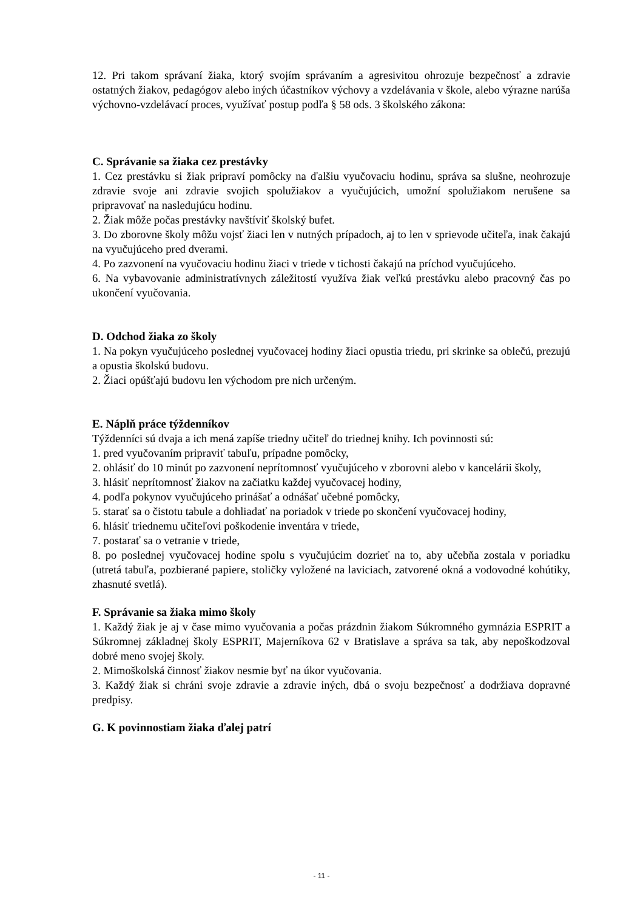12. Pri takom správaní žiaka, ktorý svojím správaním a agresivitou ohrozuje bezpečnosť a zdravie ostatných žiakov, pedagógov alebo iných účastníkov výchovy a vzdelávania v škole, alebo výrazne narúša výchovno-vzdelávací proces, využívať postup podľa § 58 ods. 3 školského zákona:
C. Správanie sa žiaka cez prestávky
1. Cez prestávku si žiak pripraví pomôcky na ďalšiu vyučovaciu hodinu, správa sa slušne, neohrozuje zdravie svoje ani zdravie svojich spolužiakov a vyučujúcich, umožní spolužiakom nerušene sa pripravovať na nasledujúcu hodinu.
2. Žiak môže počas prestávky navštíviť školský bufet.
3. Do zborovne školy môžu vojsť žiaci len v nutných prípadoch, aj to len v sprievode učiteľa, inak čakajú na vyučujúceho pred dverami.
4. Po zazvonení na vyučovaciu hodinu žiaci v triede v tichosti čakajú na príchod vyučujúceho.
6. Na vybavovanie administratívnych záležitostí využíva žiak veľkú prestávku alebo pracovný čas po ukončení vyučovania.
D. Odchod žiaka zo školy
1. Na pokyn vyučujúceho poslednej vyučovacej hodiny žiaci opustia triedu, pri skrinke sa oblečú, prezujú a opustia školskú budovu.
2. Žiaci opúšťajú budovu len východom pre nich určeným.
E. Náplň práce týždenníkov
Týždenníci sú dvaja a ich mená zapíše triedny učiteľ do triednej knihy. Ich povinnosti sú:
1. pred vyučovaním pripraviť tabuľu, prípadne pomôcky,
2. ohlásiť do 10 minút po zazvonení neprítomnosť vyučujúceho v zborovni alebo v kancelárii školy,
3. hlásiť neprítomnosť žiakov na začiatku každej vyučovacej hodiny,
4. podľa pokynov vyučujúceho prinášať a odnášať učebné pomôcky,
5. starať sa o čistotu tabule a dohliadať na poriadok v triede po skončení vyučovacej hodiny,
6. hlásiť triednemu učiteľovi poškodenie inventára v triede,
7. postarať sa o vetranie v triede,
8. po poslednej vyučovacej hodine spolu s vyučujúcim dozrieť na to, aby učebňa zostala v poriadku (utretá tabuľa, pozbierané papiere, stoličky vyložené na laviciach, zatvorené okná a vodovodné kohútiky, zhasnuté svetlá).
F. Správanie sa žiaka mimo školy
1. Každý žiak je aj v čase mimo vyučovania a počas prázdnin žiakom Súkromného gymnázia ESPRIT a Súkromnej základnej školy ESPRIT, Majerníkova 62 v Bratislave a správa sa tak, aby nepoškodzoval dobré meno svojej školy.
2. Mimoškolská činnosť žiakov nesmie byť na úkor vyučovania.
3. Každý žiak si chráni svoje zdravie a zdravie iných, dbá o svoju bezpečnosť a dodržiava dopravné predpisy.
G. K povinnostiam žiaka ďalej patrí
- 11 -